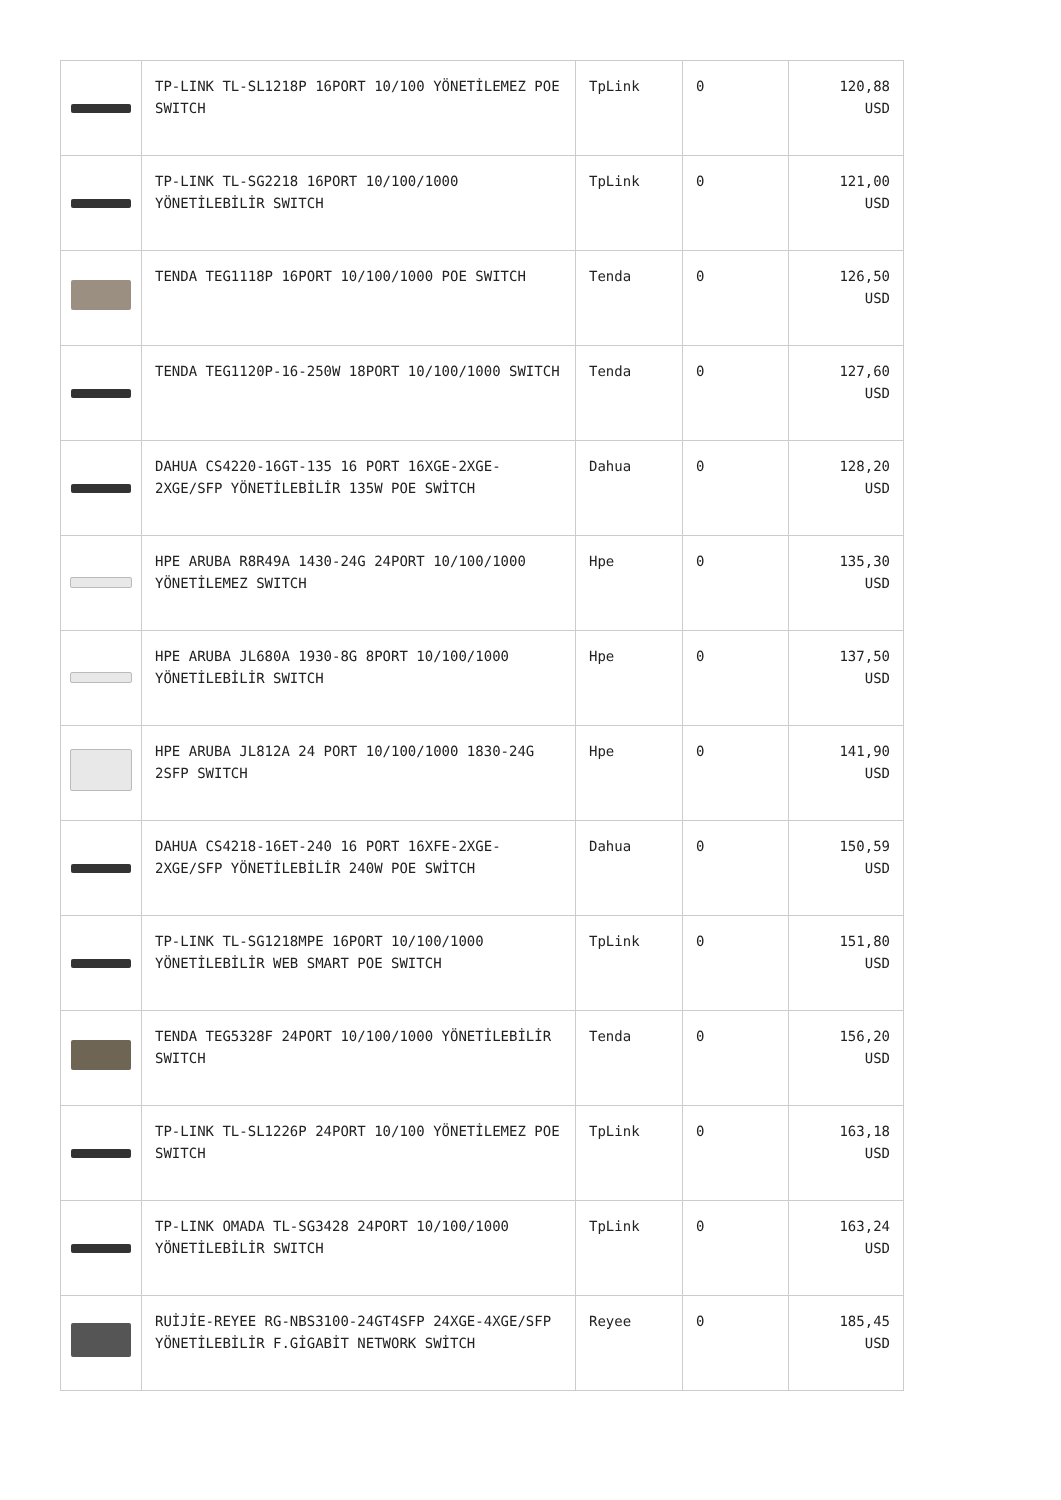| | TP-LINK TL-SL1218P 16PORT 10/100 YÖNETİLEMEZ POE SWITCH | TpLink | 0 | 120,88 USD |
| | TP-LINK TL-SG2218 16PORT 10/100/1000 YÖNETİLEBİLİR SWITCH | TpLink | 0 | 121,00 USD |
| | TENDA TEG1118P 16PORT 10/100/1000 POE SWITCH | Tenda | 0 | 126,50 USD |
| | TENDA TEG1120P-16-250W 18PORT 10/100/1000 SWITCH | Tenda | 0 | 127,60 USD |
| | DAHUA CS4220-16GT-135 16 PORT 16XGE-2XGE-2XGE/SFP YÖNETİLEBİLİR 135W POE SWİTCH | Dahua | 0 | 128,20 USD |
| | HPE ARUBA R8R49A 1430-24G 24PORT 10/100/1000 YÖNETİLEMEZ SWITCH | Hpe | 0 | 135,30 USD |
| | HPE ARUBA JL680A 1930-8G 8PORT 10/100/1000 YÖNETİLEBİLİR SWITCH | Hpe | 0 | 137,50 USD |
| | HPE ARUBA JL812A 24 PORT 10/100/1000 1830-24G 2SFP SWITCH | Hpe | 0 | 141,90 USD |
| | DAHUA CS4218-16ET-240 16 PORT 16XFE-2XGE-2XGE/SFP YÖNETİLEBİLİR 240W POE SWİTCH | Dahua | 0 | 150,59 USD |
| | TP-LINK TL-SG1218MPE 16PORT 10/100/1000 YÖNETİLEBİLİR WEB SMART POE SWITCH | TpLink | 0 | 151,80 USD |
| | TENDA TEG5328F 24PORT 10/100/1000 YÖNETİLEBİLİR SWITCH | Tenda | 0 | 156,20 USD |
| | TP-LINK TL-SL1226P 24PORT 10/100 YÖNETİLEMEZ POE SWITCH | TpLink | 0 | 163,18 USD |
| | TP-LINK OMADA TL-SG3428 24PORT 10/100/1000 YÖNETİLEBİLİR SWITCH | TpLink | 0 | 163,24 USD |
| | RUİJİE-REYEE RG-NBS3100-24GT4SFP 24XGE-4XGE/SFP YÖNETİLEBİLİR F.GİGABİT NETWORK SWİTCH | Reyee | 0 | 185,45 USD |